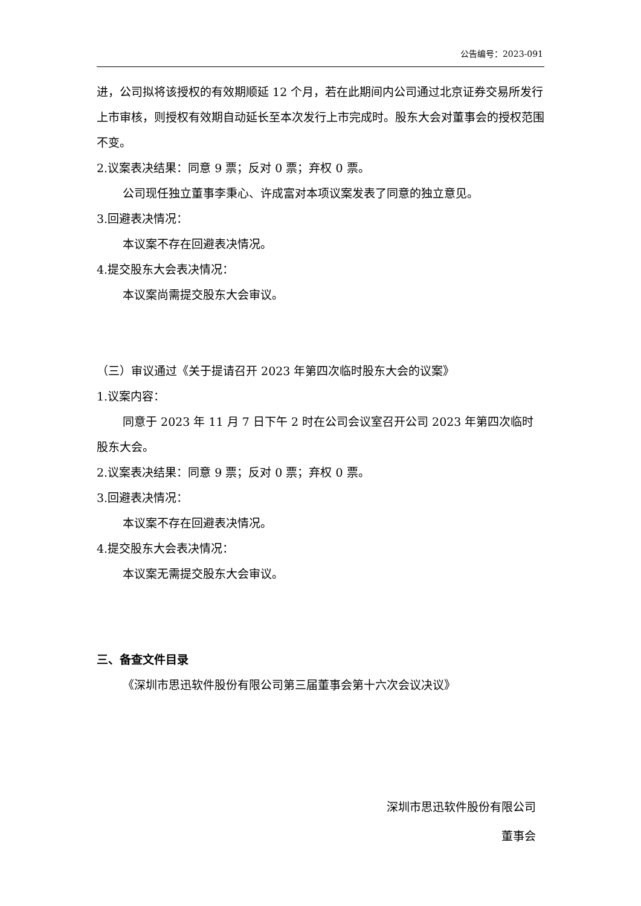公告编号：2023-091
进，公司拟将该授权的有效期顺延 12 个月，若在此期间内公司通过北京证券交易所发行上市审核，则授权有效期自动延长至本次发行上市完成时。股东大会对董事会的授权范围不变。
2.议案表决结果：同意 9 票；反对 0 票；弃权 0 票。
公司现任独立董事李秉心、许成富对本项议案发表了同意的独立意见。
3.回避表决情况：
本议案不存在回避表决情况。
4.提交股东大会表决情况：
本议案尚需提交股东大会审议。
（三）审议通过《关于提请召开 2023 年第四次临时股东大会的议案》
1.议案内容：
同意于 2023 年 11 月 7 日下午 2 时在公司会议室召开公司 2023 年第四次临时股东大会。
2.议案表决结果：同意 9 票；反对 0 票；弃权 0 票。
3.回避表决情况：
本议案不存在回避表决情况。
4.提交股东大会表决情况：
本议案无需提交股东大会审议。
三、备查文件目录
《深圳市思迅软件股份有限公司第三届董事会第十六次会议决议》
深圳市思迅软件股份有限公司
董事会